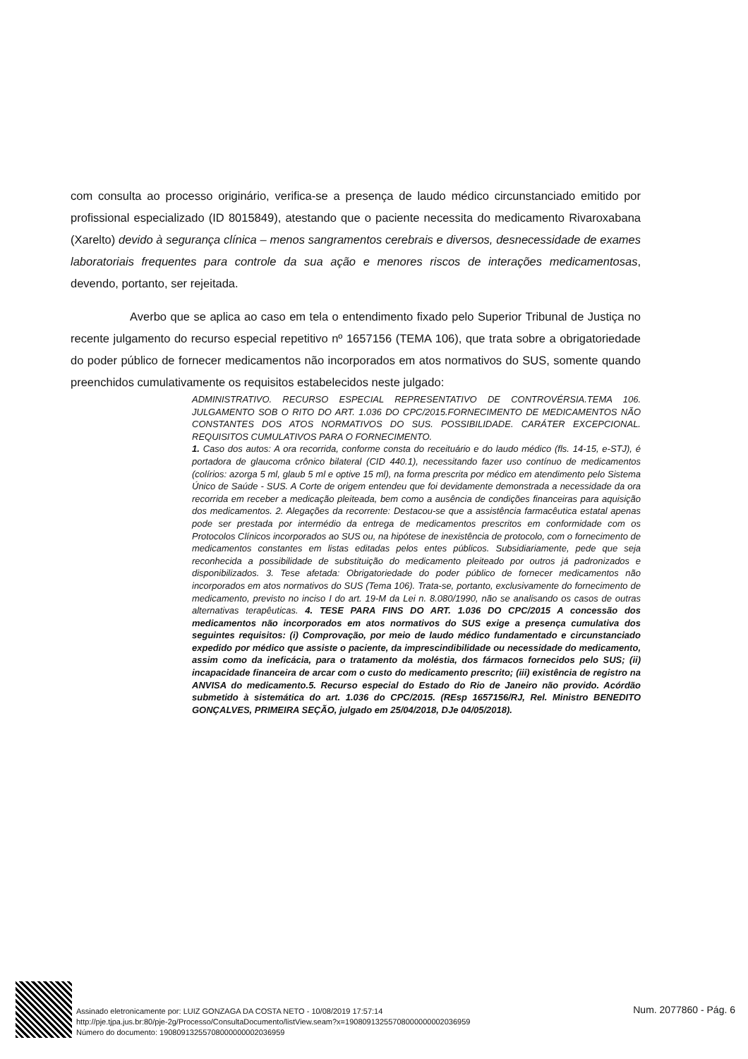com consulta ao processo originário, verifica-se a presença de laudo médico circunstanciado emitido por profissional especializado (ID 8015849), atestando que o paciente necessita do medicamento Rivaroxabana (Xarelto) devido à segurança clínica – menos sangramentos cerebrais e diversos, desnecessidade de exames laboratoriais frequentes para controle da sua ação e menores riscos de interações medicamentosas, devendo, portanto, ser rejeitada.
Averbo que se aplica ao caso em tela o entendimento fixado pelo Superior Tribunal de Justiça no recente julgamento do recurso especial repetitivo nº 1657156 (TEMA 106), que trata sobre a obrigatoriedade do poder público de fornecer medicamentos não incorporados em atos normativos do SUS, somente quando preenchidos cumulativamente os requisitos estabelecidos neste julgado:
ADMINISTRATIVO. RECURSO ESPECIAL REPRESENTATIVO DE CONTROVÉRSIA.TEMA 106. JULGAMENTO SOB O RITO DO ART. 1.036 DO CPC/2015.FORNECIMENTO DE MEDICAMENTOS NÃO CONSTANTES DOS ATOS NORMATIVOS DO SUS. POSSIBILIDADE. CARÁTER EXCEPCIONAL. REQUISITOS CUMULATIVOS PARA O FORNECIMENTO.
1. Caso dos autos: A ora recorrida, conforme consta do receituário e do laudo médico (fls. 14-15, e-STJ), é portadora de glaucoma crônico bilateral (CID 440.1), necessitando fazer uso contínuo de medicamentos (colírios: azorga 5 ml, glaub 5 ml e optive 15 ml), na forma prescrita por médico em atendimento pelo Sistema Único de Saúde - SUS. A Corte de origem entendeu que foi devidamente demonstrada a necessidade da ora recorrida em receber a medicação pleiteada, bem como a ausência de condições financeiras para aquisição dos medicamentos. 2. Alegações da recorrente: Destacou-se que a assistência farmacêutica estatal apenas pode ser prestada por intermédio da entrega de medicamentos prescritos em conformidade com os Protocolos Clínicos incorporados ao SUS ou, na hipótese de inexistência de protocolo, com o fornecimento de medicamentos constantes em listas editadas pelos entes públicos. Subsidiariamente, pede que seja reconhecida a possibilidade de substituição do medicamento pleiteado por outros já padronizados e disponibilizados. 3. Tese afetada: Obrigatoriedade do poder público de fornecer medicamentos não incorporados em atos normativos do SUS (Tema 106). Trata-se, portanto, exclusivamente do fornecimento de medicamento, previsto no inciso I do art. 19-M da Lei n. 8.080/1990, não se analisando os casos de outras alternativas terapêuticas. 4. TESE PARA FINS DO ART. 1.036 DO CPC/2015 A concessão dos medicamentos não incorporados em atos normativos do SUS exige a presença cumulativa dos seguintes requisitos: (i) Comprovação, por meio de laudo médico fundamentado e circunstanciado expedido por médico que assiste o paciente, da imprescindibilidade ou necessidade do medicamento, assim como da ineficácia, para o tratamento da moléstia, dos fármacos fornecidos pelo SUS; (ii) incapacidade financeira de arcar com o custo do medicamento prescrito; (iii) existência de registro na ANVISA do medicamento.5. Recurso especial do Estado do Rio de Janeiro não provido. Acórdão submetido à sistemática do art. 1.036 do CPC/2015. (REsp 1657156/RJ, Rel. Ministro BENEDITO GONÇALVES, PRIMEIRA SEÇÃO, julgado em 25/04/2018, DJe 04/05/2018).
Assinado eletronicamente por: LUIZ GONZAGA DA COSTA NETO - 10/08/2019 17:57:14
http://pje.tjpa.jus.br:80/pje-2g/Processo/ConsultaDocumento/listView.seam?x=19080913255708000000002036959
Número do documento: 19080913255708000000002036959
Num. 2077860 - Pág. 6